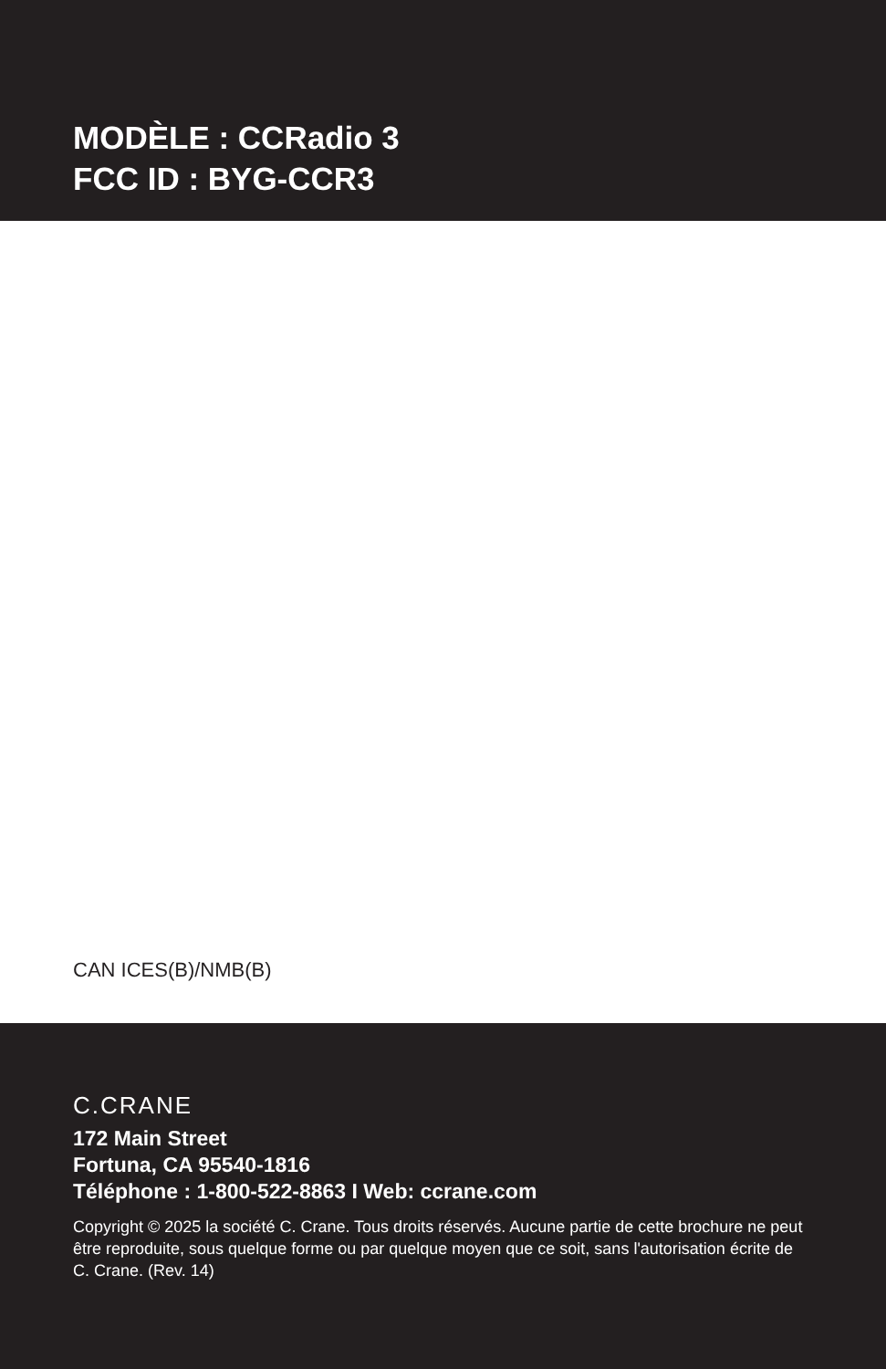MODÈLE : CCRadio 3
FCC ID : BYG-CCR3
CAN ICES(B)/NMB(B)
C.CRANE
172 Main Street
Fortuna, CA 95540-1816
Téléphone : 1-800-522-8863 I Web: ccrane.com
Copyright © 2025 la société C. Crane. Tous droits réservés. Aucune partie de cette brochure ne peut être reproduite, sous quelque forme ou par quelque moyen que ce soit, sans l'autorisation écrite de C. Crane. (Rev. 14)